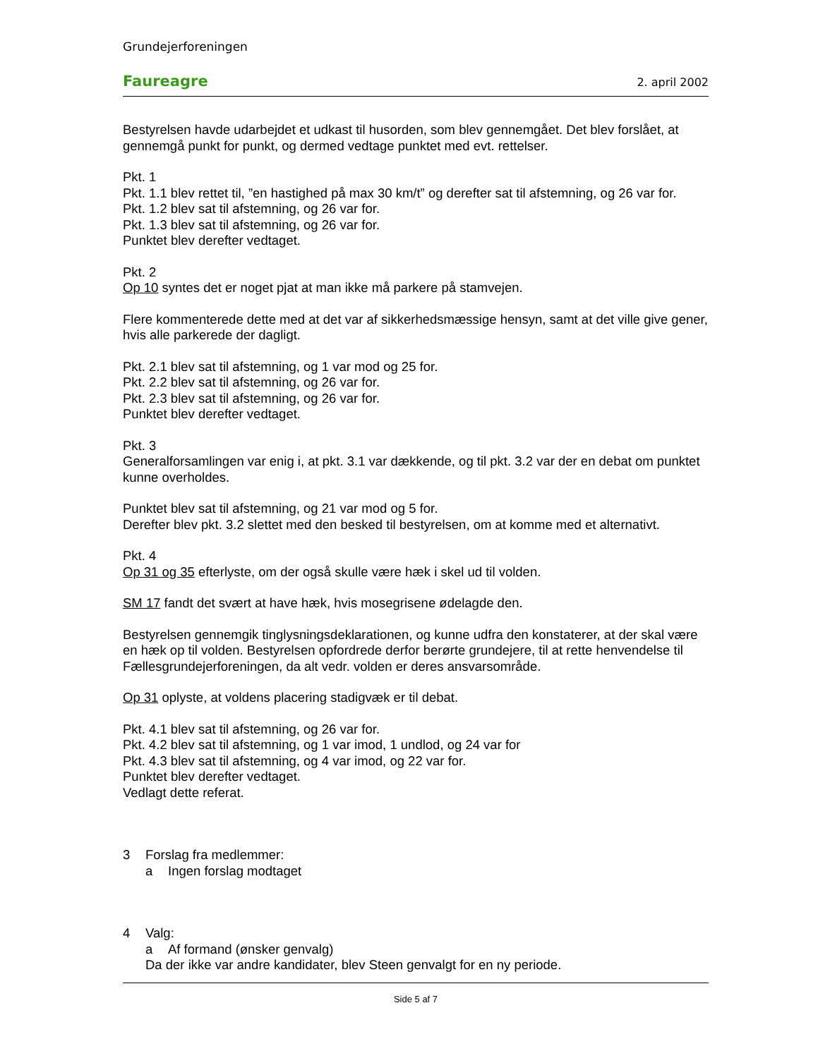Grundejerforeningen
Faureagre 2. april 2002
Bestyrelsen havde udarbejdet et udkast til husorden, som blev gennemgået. Det blev forslået, at gennemgå punkt for punkt, og dermed vedtage punktet med evt. rettelser.
Pkt. 1
Pkt. 1.1 blev rettet til, ”en hastighed på max 30 km/t” og derefter sat til afstemning, og 26 var for.
Pkt. 1.2 blev sat til afstemning, og 26 var for.
Pkt. 1.3 blev sat til afstemning, og 26 var for.
Punktet blev derefter vedtaget.
Pkt. 2
Op 10 syntes det er noget pjat at man ikke må parkere på stamvejen.
Flere kommenterede dette med at det var af sikkerhedsmæssige hensyn, samt at det ville give gener, hvis alle parkerede der dagligt.
Pkt. 2.1 blev sat til afstemning, og 1 var mod og 25 for.
Pkt. 2.2 blev sat til afstemning, og 26 var for.
Pkt. 2.3 blev sat til afstemning, og 26 var for.
Punktet blev derefter vedtaget.
Pkt. 3
Generalforsamlingen var enig i, at pkt. 3.1 var dækkende, og til pkt. 3.2 var der en debat om punktet kunne overholdes.
Punktet blev sat til afstemning, og 21 var mod og 5 for.
Derefter blev pkt. 3.2 slettet med den besked til bestyrelsen, om at komme med et alternativt.
Pkt. 4
Op 31 og 35 efterlyste, om der også skulle være hæk i skel ud til volden.
SM 17 fandt det svært at have hæk, hvis mosegrisene ødelagde den.
Bestyrelsen gennemgik tinglysningsdeklarationen, og kunne udfra den konstaterer, at der skal være en hæk op til volden. Bestyrelsen opfordrede derfor berørte grundejere, til at rette henvendelse til Fællesgrundejerforeningen, da alt vedr. volden er deres ansvarsområde.
Op 31 oplyste, at voldens placering stadigvæk er til debat.
Pkt. 4.1 blev sat til afstemning, og 26 var for.
Pkt. 4.2 blev sat til afstemning, og 1 var imod, 1 undlod, og 24 var for
Pkt. 4.3 blev sat til afstemning, og 4 var imod, og 22 var for.
Punktet blev derefter vedtaget.
Vedlagt dette referat.
3 Forslag fra medlemmer:
a Ingen forslag modtaget
4 Valg:
a Af formand (ønsker genvalg)
Da der ikke var andre kandidater, blev Steen genvalgt for en ny periode.
Side 5 af 7